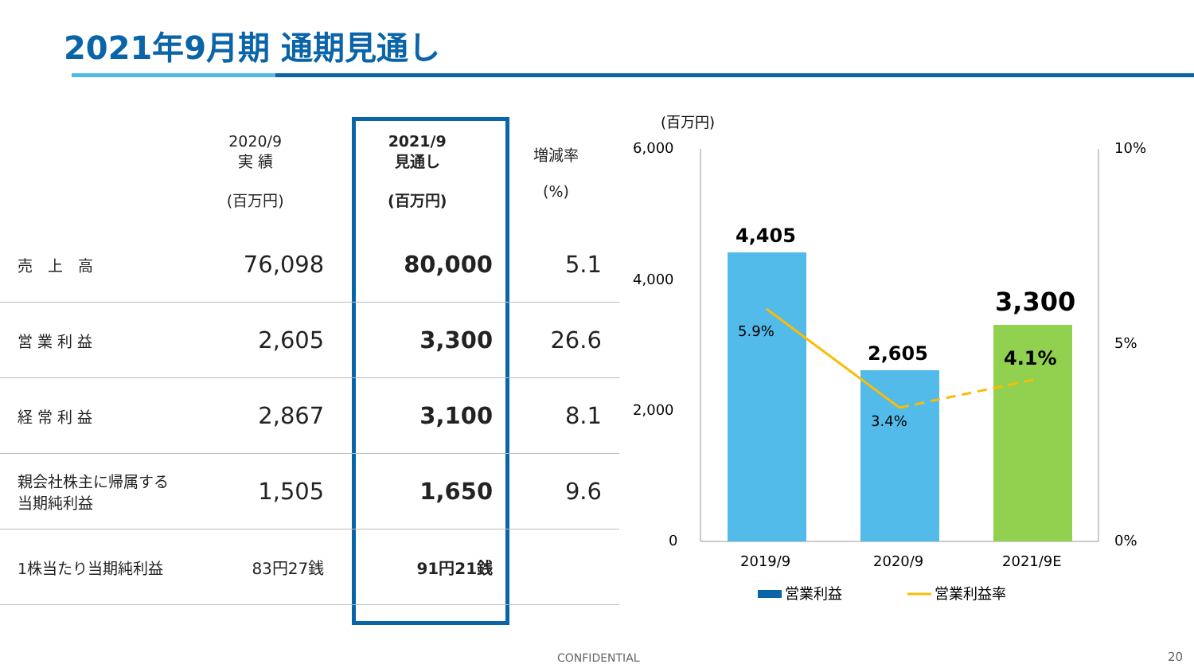2021年9月期 通期見通し
| | 2020/9 実 績 (百万円) | 2021/9 見通し (百万円) | 増減率 (%) |
| --- | --- | --- | --- |
| 売 上 高 | 76,098 | 80,000 | 5.1 |
| 営 業 利 益 | 2,605 | 3,300 | 26.6 |
| 経 常 利 益 | 2,867 | 3,100 | 8.1 |
| 親会社株主に帰属する当期純利益 | 1,505 | 1,650 | 9.6 |
| 1株当たり当期純利益 | 83円27銭 | 91円21銭 | |
(百万円)
6,000
4,000
2,000
0
10%
5%
0%
4,405
2,605
3,300
5.9%
3.4%
4.1%
2019/9
2020/9
2021/9E
営業利益
営業利益率
CONFIDENTIAL 20